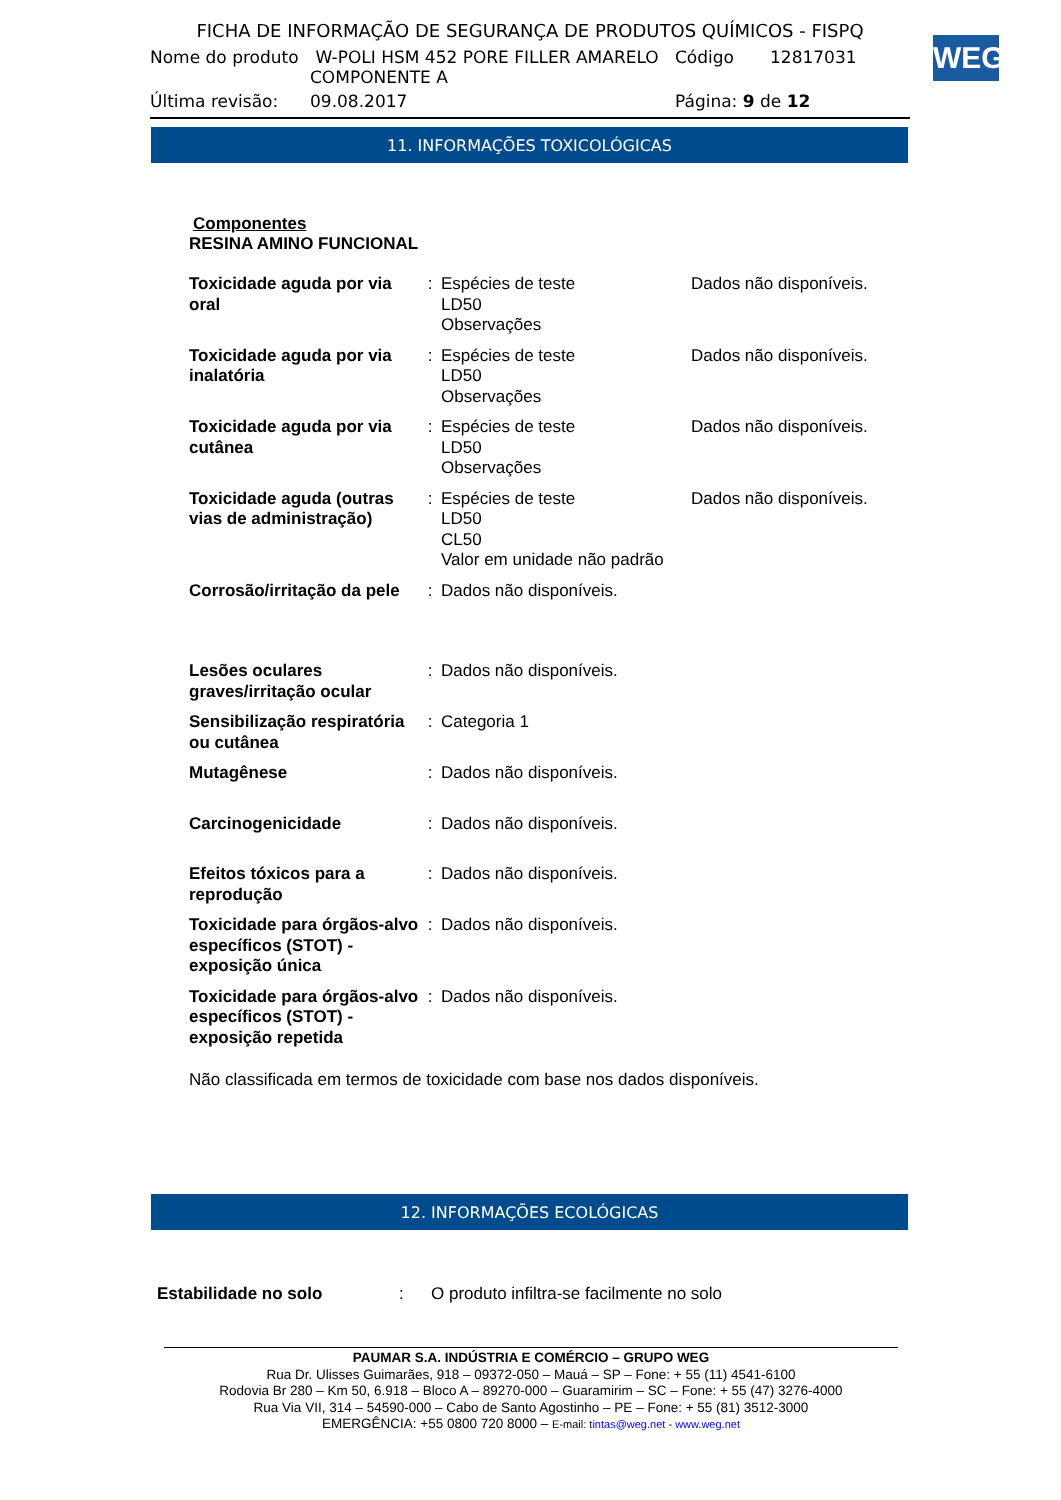FICHA DE INFORMAÇÃO DE SEGURANÇA DE PRODUTOS QUÍMICOS - FISPQ
| Nome do produto | W-POLI HSM 452 PORE FILLER AMARELO COMPONENTE A | Código | 12817031 |
| Última revisão: | 09.08.2017 | Página: 9 de 12 | |
WEG
11. INFORMAÇÕES TOXICOLÓGICAS
Componentes
RESINA AMINO FUNCIONAL
| Toxicidade aguda por via oral | : | Espécies de teste LD50 Observações | Dados não disponíveis. |
| Toxicidade aguda por via inalatória | : | Espécies de teste LD50 Observações | Dados não disponíveis. |
| Toxicidade aguda por via cutânea | : | Espécies de teste LD50 Observações | Dados não disponíveis. |
| Toxicidade aguda (outras vias de administração) | : | Espécies de teste LD50 CL50 Valor em unidade não padrão | Dados não disponíveis. |
| Corrosão/irritação da pele | : | Dados não disponíveis. | |
| Lesões oculares graves/irritação ocular | : | Dados não disponíveis. | |
| Sensibilização respiratória ou cutânea | : | Categoria 1 | |
| Mutagênese | : | Dados não disponíveis. | |
| Carcinogenicidade | : | Dados não disponíveis. | |
| Efeitos tóxicos para a reprodução | : | Dados não disponíveis. | |
| Toxicidade para órgãos-alvo específicos (STOT) - exposição única | : | Dados não disponíveis. | |
| Toxicidade para órgãos-alvo específicos (STOT) - exposição repetida | : | Dados não disponíveis. | |
Não classificada em termos de toxicidade com base nos dados disponíveis.
12. INFORMAÇÕES ECOLÓGICAS
| Estabilidade no solo | : | O produto infiltra-se facilmente no solo |
PAUMAR S.A. INDÚSTRIA E COMÉRCIO – GRUPO WEG
Rua Dr. Ulisses Guimarães, 918 – 09372-050 – Mauá – SP – Fone: + 55 (11) 4541-6100
Rodovia Br 280 – Km 50, 6.918 – Bloco A – 89270-000 – Guaramirim – SC – Fone: + 55 (47) 3276-4000
Rua Via VII, 314 – 54590-000 – Cabo de Santo Agostinho – PE – Fone: + 55 (81) 3512-3000
EMERGÊNCIA: +55 0800 720 8000 – E-mail: tintas@weg.net - www.weg.net